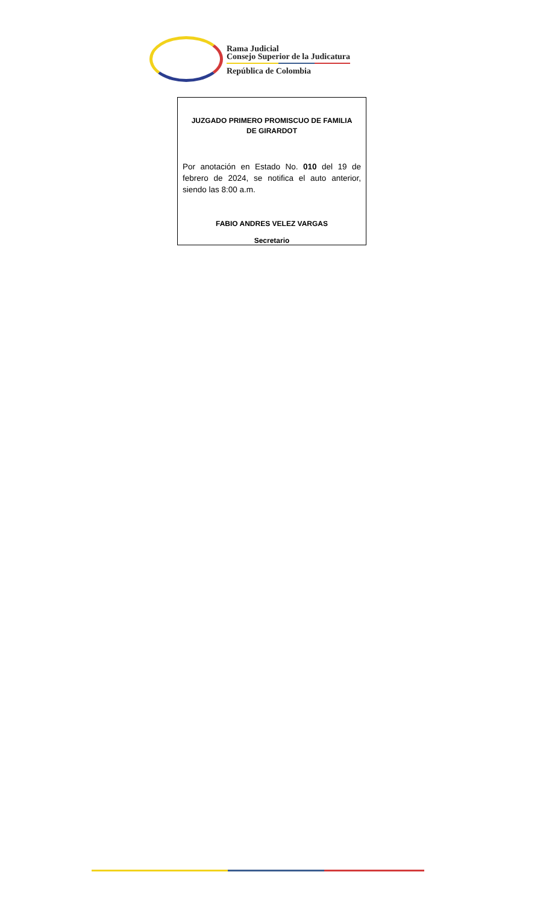Rama Judicial
Consejo Superior de la Judicatura
República de Colombia
JUZGADO PRIMERO PROMISCUO DE FAMILIA DE GIRARDOT
Por anotación en Estado No. 010 del 19 de febrero de 2024, se notifica el auto anterior, siendo las 8:00 a.m.
FABIO ANDRES VELEZ VARGAS
Secretario